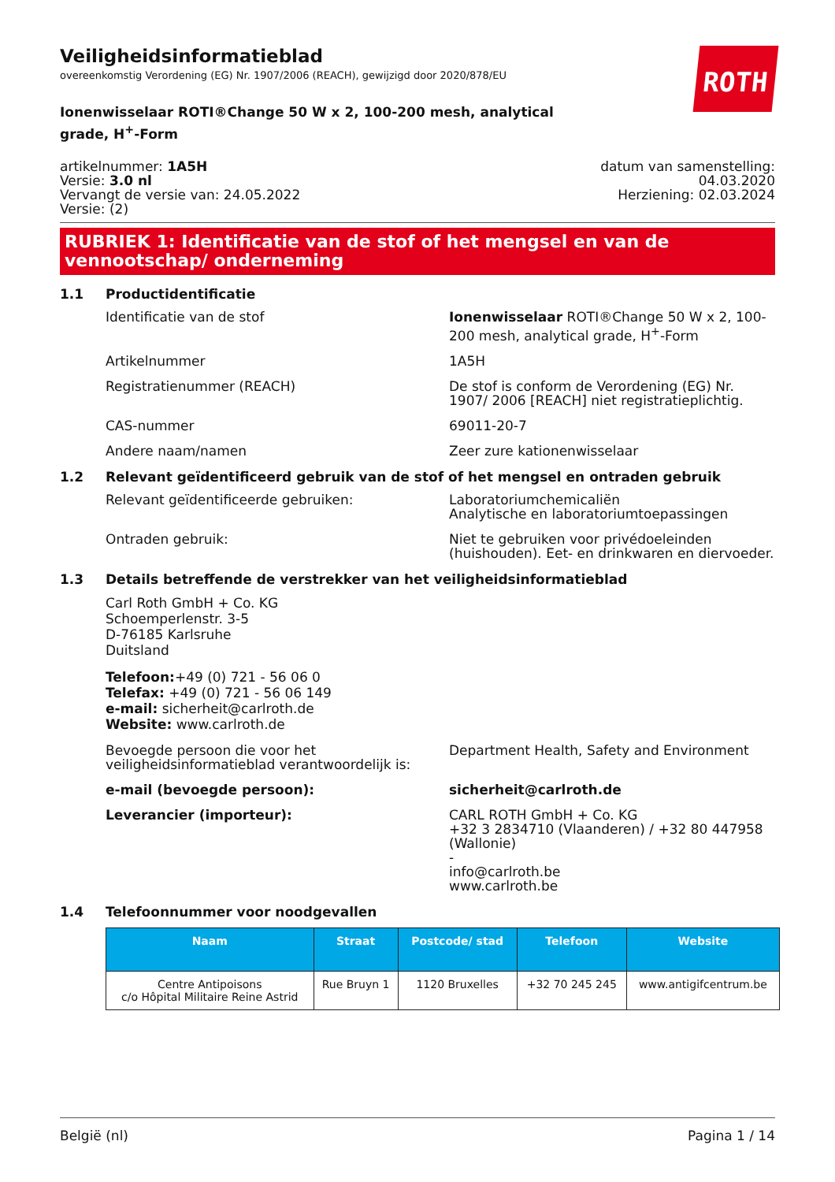Veiligheidsinformatieblad
overeenkomstig Verordening (EG) Nr. 1907/2006 (REACH), gewijzigd door 2020/878/EU
ROTH
Ionenwisselaar ROTI®Change 50 W x 2, 100-200 mesh, analytical grade, H<sup>+</sup>-Form
artikelnummer: 1A5H
Versie: 3.0 nl
Vervangt de versie van: 24.05.2022
Versie: (2)
datum van samenstelling:
04.03.2020
Herziening: 02.03.2024
RUBRIEK 1: Identificatie van de stof of het mengsel en van de vennootschap/ onderneming
1.1 Productidentificatie
Identificatie van de stof Ionenwisselaar ROTI®Change 50 W x 2, 100-200 mesh, analytical grade, H<sup>+</sup>-Form
Artikelnummer 1A5H
Registratienummer (REACH) De stof is conform de Verordening (EG) Nr. 1907/ 2006 [REACH] niet registratieplichtig.
CAS-nummer 69011-20-7
Andere naam/namen Zeer zure kationenwisselaar
1.2 Relevant geïdentificeerd gebruik van de stof of het mengsel en ontraden gebruik
Relevant geïdentificeerde gebruiken: Laboratoriumchemicaliën
Analytische en laboratoriumtoepassingen
Ontraden gebruik: Niet te gebruiken voor privédoeleinden (huishouden). Eet- en drinkwaren en diervoeder.
1.3 Details betreffende de verstrekker van het veiligheidsinformatieblad
Carl Roth GmbH + Co. KG
Schoemperlenstr. 3-5
D-76185 Karlsruhe
Duitsland
Telefoon:+49 (0) 721 - 56 06 0
Telefax: +49 (0) 721 - 56 06 149
e-mail: sicherheit@carlroth.de
Website: www.carlroth.de
Bevoegde persoon die voor het veiligheidsinformatieblad verantwoordelijk is:
Department Health, Safety and Environment
e-mail (bevoegde persoon): sicherheit@carlroth.de
Leverancier (importeur): CARL ROTH GmbH + Co. KG
+32 3 2834710 (Vlaanderen) / +32 80 447958 (Wallonie)
-
info@carlroth.be
www.carlroth.be
1.4 Telefoonnummer voor noodgevallen
| Naam | Straat | Postcode/ stad | Telefoon | Website |
| --- | --- | --- | --- | --- |
| Centre Antipoisons c/o Hôpital Militaire Reine Astrid | Rue Bruyn 1 | 1120 Bruxelles | +32 70 245 245 | www.antigifcentrum.be |
België (nl) Pagina 1 / 14